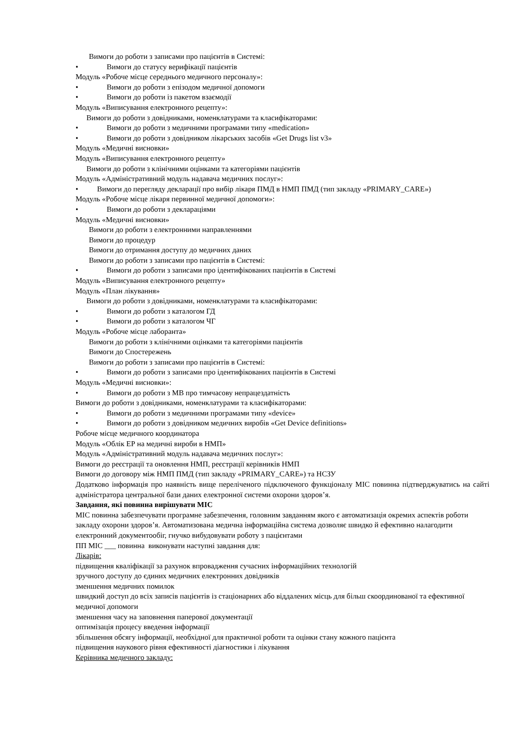Вимоги до роботи з записами про пацієнтів в Системі:
• Вимоги до статусу верифікації пацієнтів
Модуль «Робоче місце середнього медичного персоналу»:
• Вимоги до роботи з епізодом медичної допомоги
• Вимоги до роботи із пакетом взаємодії
Модуль «Виписування електронного рецепту»:
Вимоги до роботи з довідниками, номенклатурами та класифікаторами:
• Вимоги до роботи з медичними програмами типу «medication»
• Вимоги до роботи з довідником лікарських засобів «Get Drugs list v3»
Модуль «Медичні висновки»
Модуль «Виписування електронного рецепту»
Вимоги до роботи з клінічними оцінками та категоріями пацієнтів
Модуль «Адміністративний модуль надавача медичних послуг»:
• Вимоги до перегляду декларації про вибір лікаря ПМД в НМП ПМД (тип закладу «PRIMARY_CARE»)
Модуль «Робоче місце лікаря первинної медичної допомоги»:
• Вимоги до роботи з деклараціями
Модуль «Медичні висновки»
Вимоги до роботи з електронними направленнями
Вимоги до процедур
Вимоги до отримання доступу до медичних даних
Вимоги до роботи з записами про пацієнтів в Системі:
• Вимоги до роботи з записами про ідентифікованих пацієнтів в Системі
Модуль «Виписування електронного рецепту»
Модуль «План лікування»
Вимоги до роботи з довідниками, номенклатурами та класифікаторами:
• Вимоги до роботи з каталогом ГД
• Вимоги до роботи з каталогом ЧГ
Модуль «Робоче місце лаборанта»
Вимоги до роботи з клінічними оцінками та категоріями пацієнтів
Вимоги до Спостережень
Вимоги до роботи з записами про пацієнтів в Системі:
• Вимоги до роботи з записами про ідентифікованих пацієнтів в Системі
Модуль «Медичні висновки»:
• Вимоги до роботи з МВ про тимчасову непрацездатність
Вимоги до роботи з довідниками, номенклатурами та класифікаторами:
• Вимоги до роботи з медичними програмами типу «device»
• Вимоги до роботи з довідником медичних виробів «Get Device definitions»
Робоче місце медичного координатора
Модуль «Облік ЕР на медичні вироби в НМП»
Модуль «Адміністративний модуль надавача медичних послуг»:
Вимоги до реєстрації та оновлення НМП, реєстрації керівників НМП
Вимоги до договору між НМП ПМД (тип закладу «PRIMARY_CARE») та НСЗУ
Додатково інформація про наявність вище переліченого підключеного функціоналу МІС повинна підтверджуватись на сайті адміністратора центральної бази даних електронної системи охорони здоров’я.
Завдання, які повинна вирішувати МІС
МІС повинна забезпечувати програмне забезпечення, головним завданням якого є автоматизація окремих аспектів роботи закладу охорони здоров’я. Автоматизована медична інформаційна система дозволяє швидко й ефективно налагодити електронний документообіг, гнучко вибудовувати роботу з пацієнтами
ПП МІС ___ повинна виконувати наступні завдання для:
Лікарів:
підвищення кваліфікації за рахунок впровадження сучасних інформаційних технологій
зручного доступу до єдиних медичних електронних довідників
зменшення медичних помилок
швидкий доступ до всіх записів пацієнтів із стаціонарних або віддалених місць для більш скоординованої та ефективної медичної допомоги
зменшення часу на заповнення паперової документації
оптимізація процесу введення інформації
збільшення обсягу інформації, необхідної для практичної роботи та оцінки стану кожного пацієнта
підвищення наукового рівня ефективності діагностики і лікування
Керівника медичного закладу: